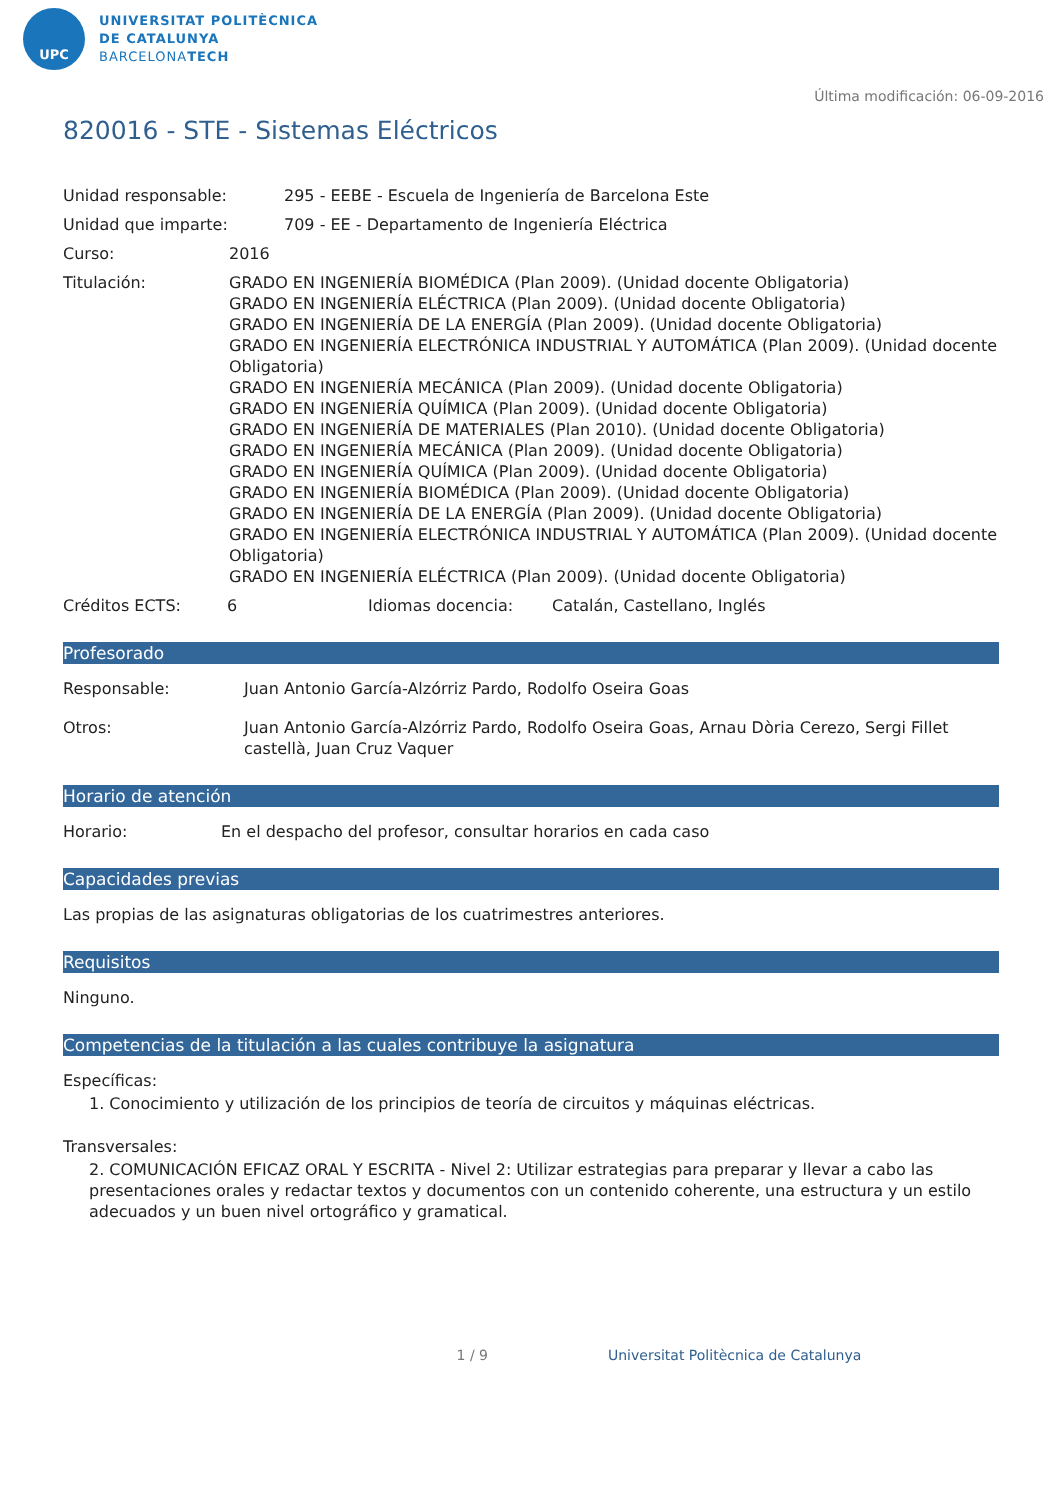UPC
UNIVERSITAT POLITÈCNICA
DE CATALUNYA
BARCELONATECH
Última modificación: 06-09-2016
820016 - STE - Sistemas Eléctricos
Unidad responsable: 295 - EEBE - Escuela de Ingeniería de Barcelona Este
Unidad que imparte: 709 - EE - Departamento de Ingeniería Eléctrica
Curso: 2016
Titulación: GRADO EN INGENIERÍA BIOMÉDICA (Plan 2009). (Unidad docente Obligatoria)
GRADO EN INGENIERÍA ELÉCTRICA (Plan 2009). (Unidad docente Obligatoria)
GRADO EN INGENIERÍA DE LA ENERGÍA (Plan 2009). (Unidad docente Obligatoria)
GRADO EN INGENIERÍA ELECTRÓNICA INDUSTRIAL Y AUTOMÁTICA (Plan 2009). (Unidad docente Obligatoria)
GRADO EN INGENIERÍA MECÁNICA (Plan 2009). (Unidad docente Obligatoria)
GRADO EN INGENIERÍA QUÍMICA (Plan 2009). (Unidad docente Obligatoria)
GRADO EN INGENIERÍA DE MATERIALES (Plan 2010). (Unidad docente Obligatoria)
GRADO EN INGENIERÍA MECÁNICA (Plan 2009). (Unidad docente Obligatoria)
GRADO EN INGENIERÍA QUÍMICA (Plan 2009). (Unidad docente Obligatoria)
GRADO EN INGENIERÍA BIOMÉDICA (Plan 2009). (Unidad docente Obligatoria)
GRADO EN INGENIERÍA DE LA ENERGÍA (Plan 2009). (Unidad docente Obligatoria)
GRADO EN INGENIERÍA ELECTRÓNICA INDUSTRIAL Y AUTOMÁTICA (Plan 2009). (Unidad docente Obligatoria)
GRADO EN INGENIERÍA ELÉCTRICA (Plan 2009). (Unidad docente Obligatoria)
Créditos ECTS: 6 Idiomas docencia: Catalán, Castellano, Inglés
Profesorado
Responsable: Juan Antonio García-Alzórriz Pardo, Rodolfo Oseira Goas
Otros: Juan Antonio García-Alzórriz Pardo, Rodolfo Oseira Goas, Arnau Dòria Cerezo, Sergi Fillet castellà, Juan Cruz Vaquer
Horario de atención
Horario: En el despacho del profesor, consultar horarios en cada caso
Capacidades previas
Las propias de las asignaturas obligatorias de los cuatrimestres anteriores.
Requisitos
Ninguno.
Competencias de la titulación a las cuales contribuye la asignatura
Específicas:
1. Conocimiento y utilización de los principios de teoría de circuitos y máquinas eléctricas.
Transversales:
2. COMUNICACIÓN EFICAZ ORAL Y ESCRITA - Nivel 2: Utilizar estrategias para preparar y llevar a cabo las presentaciones orales y redactar textos y documentos con un contenido coherente, una estructura y un estilo adecuados y un buen nivel ortográfico y gramatical.
1 / 9 Universitat Politècnica de Catalunya